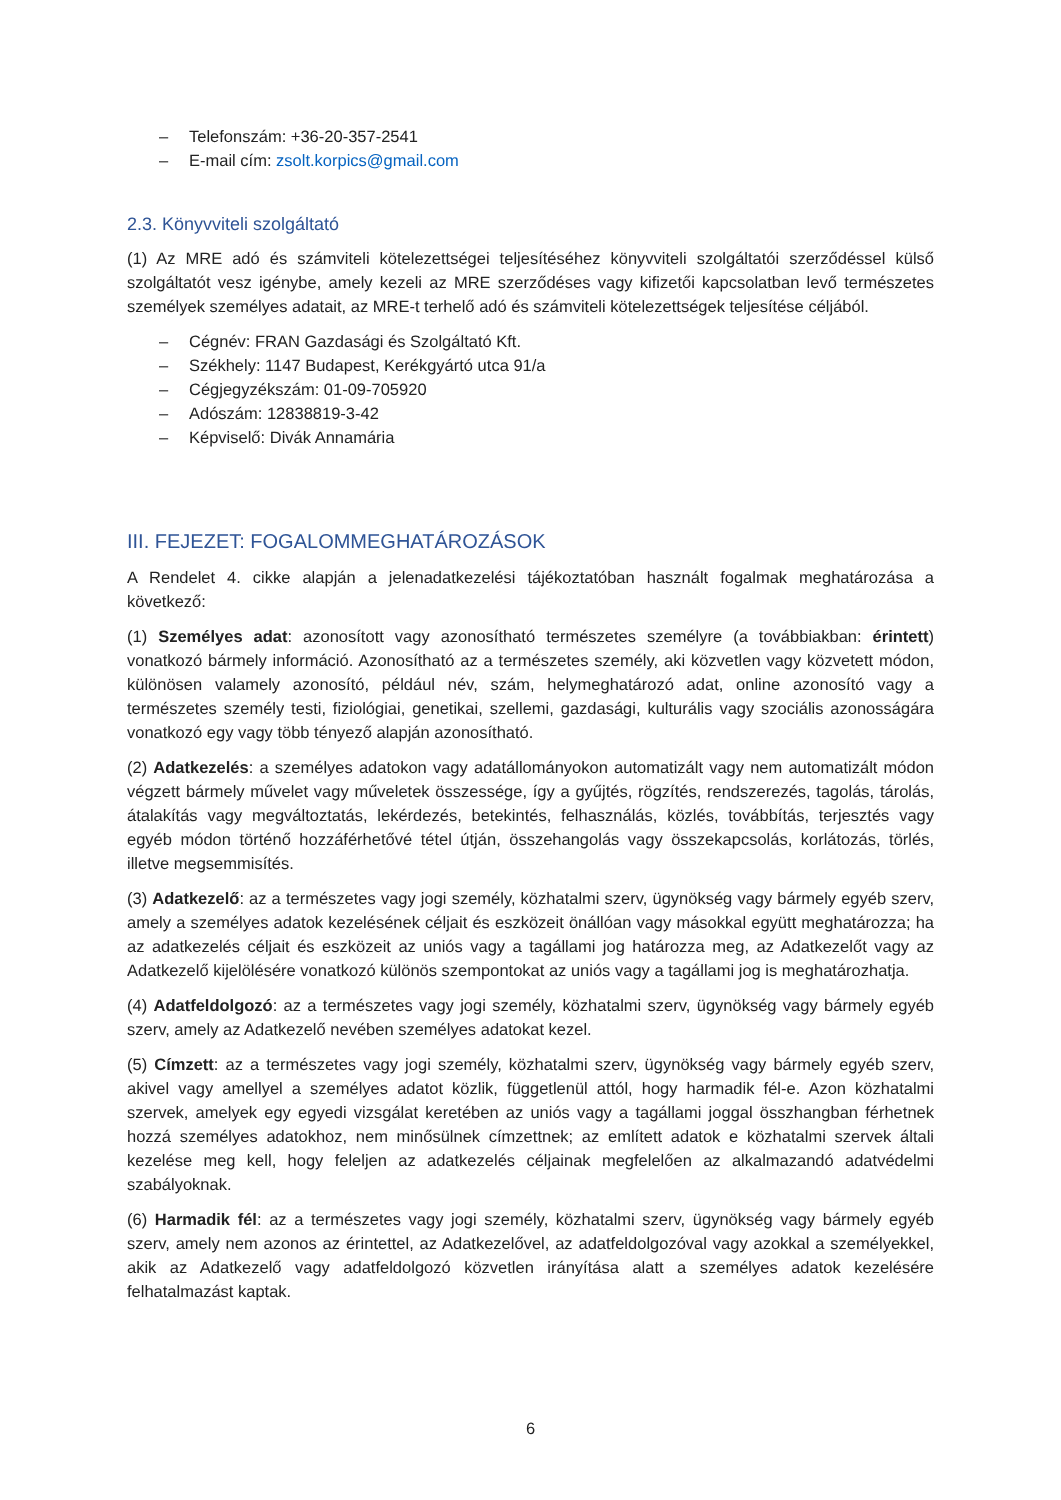– Telefonszám: +36-20-357-2541
– E-mail cím: zsolt.korpics@gmail.com
2.3. Könyvviteli szolgáltató
(1) Az MRE adó és számviteli kötelezettségei teljesítéséhez könyvviteli szolgáltatói szerződéssel külső szolgáltatót vesz igénybe, amely kezeli az MRE szerződéses vagy kifizetői kapcsolatban levő természetes személyek személyes adatait, az MRE-t terhelő adó és számviteli kötelezettségek teljesítése céljából.
– Cégnév: FRAN Gazdasági és Szolgáltató Kft.
– Székhely: 1147 Budapest, Kerékgyártó utca 91/a
– Cégjegyzékszám: 01-09-705920
– Adószám: 12838819-3-42
– Képviselő: Divák Annamária
III. FEJEZET: FOGALOMMEGHATÁROZÁSOK
A Rendelet 4. cikke alapján a jelenadatkezelési tájékoztatóban használt fogalmak meghatározása a következő:
(1) Személyes adat: azonosított vagy azonosítható természetes személyre (a továbbiakban: érintett) vonatkozó bármely információ. Azonosítható az a természetes személy, aki közvetlen vagy közvetett módon, különösen valamely azonosító, például név, szám, helymeghatározó adat, online azonosító vagy a természetes személy testi, fiziológiai, genetikai, szellemi, gazdasági, kulturális vagy szociális azonosságára vonatkozó egy vagy több tényező alapján azonosítható.
(2) Adatkezelés: a személyes adatokon vagy adatállományokon automatizált vagy nem automatizált módon végzett bármely művelet vagy műveletek összessége, így a gyűjtés, rögzítés, rendszerezés, tagolás, tárolás, átalakítás vagy megváltoztatás, lekérdezés, betekintés, felhasználás, közlés, továbbítás, terjesztés vagy egyéb módon történő hozzáférhetővé tétel útján, összehangolás vagy összekapcsolás, korlátozás, törlés, illetve megsemmisítés.
(3) Adatkezelő: az a természetes vagy jogi személy, közhatalmi szerv, ügynökség vagy bármely egyéb szerv, amely a személyes adatok kezelésének céljait és eszközeit önállóan vagy másokkal együtt meghatározza; ha az adatkezelés céljait és eszközeit az uniós vagy a tagállami jog határozza meg, az Adatkezelőt vagy az Adatkezelő kijelölésére vonatkozó különös szempontokat az uniós vagy a tagállami jog is meghatározhatja.
(4) Adatfeldolgozó: az a természetes vagy jogi személy, közhatalmi szerv, ügynökség vagy bármely egyéb szerv, amely az Adatkezelő nevében személyes adatokat kezel.
(5) Címzett: az a természetes vagy jogi személy, közhatalmi szerv, ügynökség vagy bármely egyéb szerv, akivel vagy amellyel a személyes adatot közlik, függetlenül attól, hogy harmadik fél-e. Azon közhatalmi szervek, amelyek egy egyedi vizsgálat keretében az uniós vagy a tagállami joggal összhangban férhetnek hozzá személyes adatokhoz, nem minősülnek címzettnek; az említett adatok e közhatalmi szervek általi kezelése meg kell, hogy feleljen az adatkezelés céljainak megfelelően az alkalmazandó adatvédelmi szabályoknak.
(6) Harmadik fél: az a természetes vagy jogi személy, közhatalmi szerv, ügynökség vagy bármely egyéb szerv, amely nem azonos az érintettel, az Adatkezelővel, az adatfeldolgozóval vagy azokkal a személyekkel, akik az Adatkezelő vagy adatfeldolgozó közvetlen irányítása alatt a személyes adatok kezelésére felhatalmazást kaptak.
6